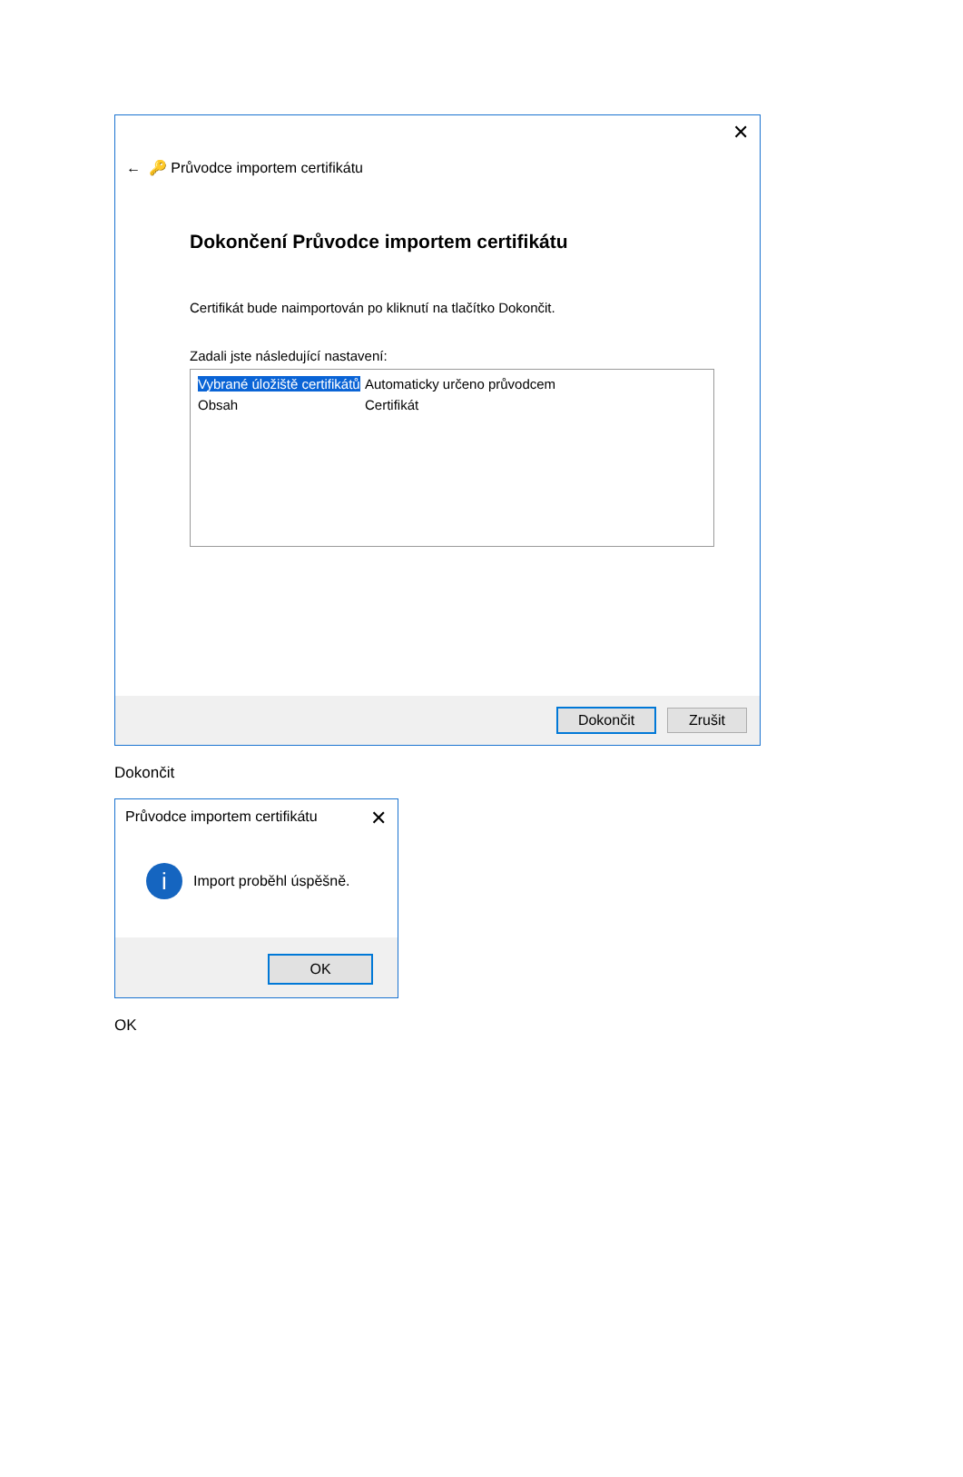✕
← 🔑 Průvodce importem certifikátu
Dokončení Průvodce importem certifikátu
Certifikát bude naimportován po kliknutí na tlačítko Dokončit.
Zadali jste následující nastavení:
Vybrané úložiště certifikátů Automaticky určeno průvodcem
Obsah Certifikát
Dokončit Zrušit
Dokončit
✕
Průvodce importem certifikátu
i
Import proběhl úspěšně.
OK
OK